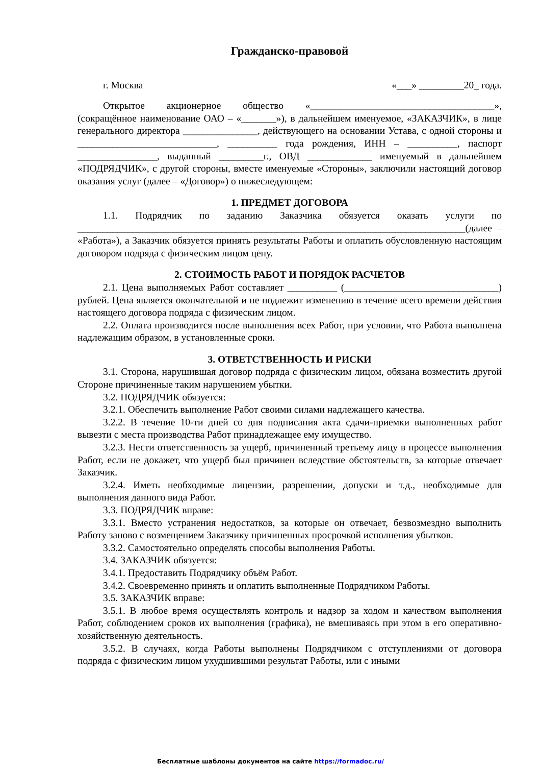Гражданско-правовой
г. Москва «___» _________20_ года.
Открытое акционерное общество «_____________________________________», (сокращённое наименование ОАО – «_______»), в дальнейшем именуемое, «ЗАКАЗЧИК», в лице генерального директора _______________, действующего на основании Устава, с одной стороны и ____________________________, __________ года рождения, ИНН – __________, паспорт ________________, выданный _________г., ОВД _____________ именуемый в дальнейшем «ПОДРЯДЧИК», с другой стороны, вместе именуемые «Стороны», заключили настоящий договор оказания услуг (далее – «Договор») о нижеследующем:
1. ПРЕДМЕТ ДОГОВОРА
1.1. Подрядчик по заданию Заказчика обязуется оказать услуги по ______________________________________________________________________________(далее – «Работа»), а Заказчик обязуется принять результаты Работы и оплатить обусловленную настоящим договором подряда с физическим лицом цену.
2. СТОИМОСТЬ РАБОТ И ПОРЯДОК РАСЧЕТОВ
2.1. Цена выполняемых Работ составляет __________ (_______________________________) рублей. Цена является окончательной и не подлежит изменению в течение всего времени действия настоящего договора подряда с физическим лицом.
2.2. Оплата производится после выполнения всех Работ, при условии, что Работа выполнена надлежащим образом, в установленные сроки.
3. ОТВЕТСТВЕННОСТЬ И РИСКИ
3.1. Сторона, нарушившая договор подряда с физическим лицом, обязана возместить другой Стороне причиненные таким нарушением убытки.
3.2. ПОДРЯДЧИК обязуется:
3.2.1. Обеспечить выполнение Работ своими силами надлежащего качества.
3.2.2. В течение 10-ти дней со дня подписания акта сдачи-приемки выполненных работ вывезти с места производства Работ принадлежащее ему имущество.
3.2.3. Нести ответственность за ущерб, причиненный третьему лицу в процессе выполнения Работ, если не докажет, что ущерб был причинен вследствие обстоятельств, за которые отвечает Заказчик.
3.2.4. Иметь необходимые лицензии, разрешении, допуски и т.д., необходимые для выполнения данного вида Работ.
3.3. ПОДРЯДЧИК вправе:
3.3.1. Вместо устранения недостатков, за которые он отвечает, безвозмездно выполнить Работу заново с возмещением Заказчику причиненных просрочкой исполнения убытков.
3.3.2. Самостоятельно определять способы выполнения Работы.
3.4. ЗАКАЗЧИК обязуется:
3.4.1. Предоставить Подрядчику объём Работ.
3.4.2. Своевременно принять и оплатить выполненные Подрядчиком Работы.
3.5. ЗАКАЗЧИК вправе:
3.5.1. В любое время осуществлять контроль и надзор за ходом и качеством выполнения Работ, соблюдением сроков их выполнения (графика), не вмешиваясь при этом в его оперативно-хозяйственную деятельность.
3.5.2. В случаях, когда Работы выполнены Подрядчиком с отступлениями от договора подряда с физическим лицом ухудшившими результат Работы, или с иными
Бесплатные шаблоны документов на сайте https://formadoc.ru/